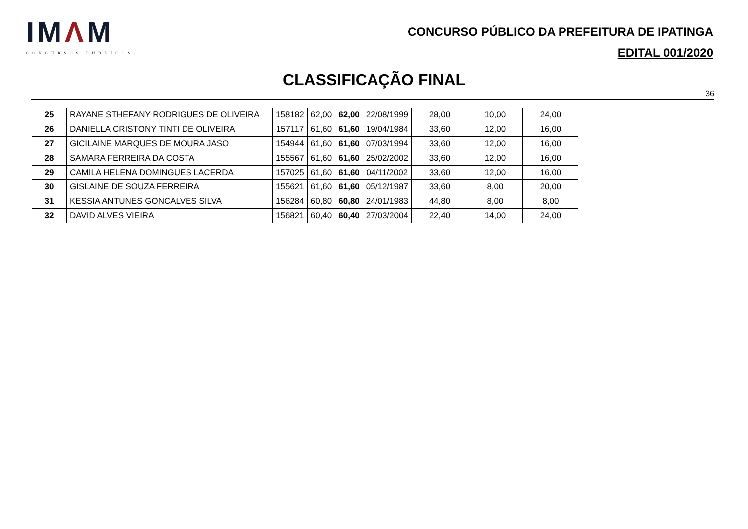IMΛM
CONCURSOS PÚBLICOS
CONCURSO PÚBLICO DA PREFEITURA DE IPATINGA
EDITAL 001/2020
CLASSIFICAÇÃO FINAL
36
| 25 | RAYANE STHEFANY RODRIGUES DE OLIVEIRA | 158182 | 62,00 | 62,00 | 22/08/1999 | 28,00 | 10,00 | 24,00 |
| 26 | DANIELLA CRISTONY TINTI DE OLIVEIRA | 157117 | 61,60 | 61,60 | 19/04/1984 | 33,60 | 12,00 | 16,00 |
| 27 | GICILAINE MARQUES DE MOURA JASO | 154944 | 61,60 | 61,60 | 07/03/1994 | 33,60 | 12,00 | 16,00 |
| 28 | SAMARA FERREIRA DA COSTA | 155567 | 61,60 | 61,60 | 25/02/2002 | 33,60 | 12,00 | 16,00 |
| 29 | CAMILA HELENA DOMINGUES LACERDA | 157025 | 61,60 | 61,60 | 04/11/2002 | 33,60 | 12,00 | 16,00 |
| 30 | GISLAINE DE SOUZA FERREIRA | 155621 | 61,60 | 61,60 | 05/12/1987 | 33,60 | 8,00 | 20,00 |
| 31 | KESSIA ANTUNES GONCALVES SILVA | 156284 | 60,80 | 60,80 | 24/01/1983 | 44,80 | 8,00 | 8,00 |
| 32 | DAVID ALVES VIEIRA | 156821 | 60,40 | 60,40 | 27/03/2004 | 22,40 | 14,00 | 24,00 |